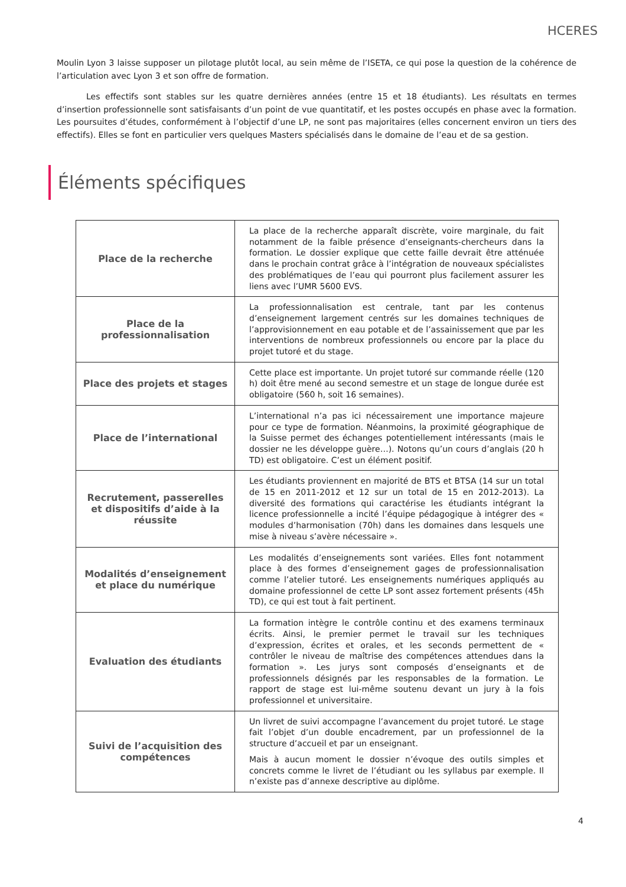HCERES
Moulin Lyon 3 laisse supposer un pilotage plutôt local, au sein même de l’ISETA, ce qui pose la question de la cohérence de l’articulation avec Lyon 3 et son offre de formation.
Les effectifs sont stables sur les quatre dernières années (entre 15 et 18 étudiants). Les résultats en termes d’insertion professionnelle sont satisfaisants d’un point de vue quantitatif, et les postes occupés en phase avec la formation. Les poursuites d’études, conformément à l’objectif d’une LP, ne sont pas majoritaires (elles concernent environ un tiers des effectifs). Elles se font en particulier vers quelques Masters spécialisés dans le domaine de l’eau et de sa gestion.
Éléments spécifiques
| Place de la recherche | La place de la recherche apparaît discrète, voire marginale, du fait notamment de la faible présence d’enseignants-chercheurs dans la formation. Le dossier explique que cette faille devrait être atténuée dans le prochain contrat grâce à l’intégration de nouveaux spécialistes des problématiques de l’eau qui pourront plus facilement assurer les liens avec l’UMR 5600 EVS. |
| Place de la professionnalisation | La professionnalisation est centrale, tant par les contenus d’enseignement largement centrés sur les domaines techniques de l’approvisionnement en eau potable et de l’assainissement que par les interventions de nombreux professionnels ou encore par la place du projet tutoré et du stage. |
| Place des projets et stages | Cette place est importante. Un projet tutoré sur commande réelle (120 h) doit être mené au second semestre et un stage de longue durée est obligatoire (560 h, soit 16 semaines). |
| Place de l’international | L’international n’a pas ici nécessairement une importance majeure pour ce type de formation. Néanmoins, la proximité géographique de la Suisse permet des échanges potentiellement intéressants (mais le dossier ne les développe guère…). Notons qu’un cours d’anglais (20 h TD) est obligatoire. C’est un élément positif. |
| Recrutement, passerelles et dispositifs d’aide à la réussite | Les étudiants proviennent en majorité de BTS et BTSA (14 sur un total de 15 en 2011-2012 et 12 sur un total de 15 en 2012-2013). La diversité des formations qui caractérise les étudiants intégrant la licence professionnelle a incité l’équipe pédagogique à intégrer des « modules d’harmonisation (70h) dans les domaines dans lesquels une mise à niveau s’avère nécessaire ». |
| Modalités d’enseignement et place du numérique | Les modalités d’enseignements sont variées. Elles font notamment place à des formes d’enseignement gages de professionnalisation comme l’atelier tutoré. Les enseignements numériques appliqués au domaine professionnel de cette LP sont assez fortement présents (45h TD), ce qui est tout à fait pertinent. |
| Evaluation des étudiants | La formation intègre le contrôle continu et des examens terminaux écrits. Ainsi, le premier permet le travail sur les techniques d’expression, écrites et orales, et les seconds permettent de « contrôler le niveau de maîtrise des compétences attendues dans la formation ». Les jurys sont composés d’enseignants et de professionnels désignés par les responsables de la formation. Le rapport de stage est lui-même soutenu devant un jury à la fois professionnel et universitaire. |
| Suivi de l’acquisition des compétences | Un livret de suivi accompagne l’avancement du projet tutoré. Le stage fait l’objet d’un double encadrement, par un professionnel de la structure d’accueil et par un enseignant. Mais à aucun moment le dossier n’évoque des outils simples et concrets comme le livret de l’étudiant ou les syllabus par exemple. Il n’existe pas d’annexe descriptive au diplôme. |
4